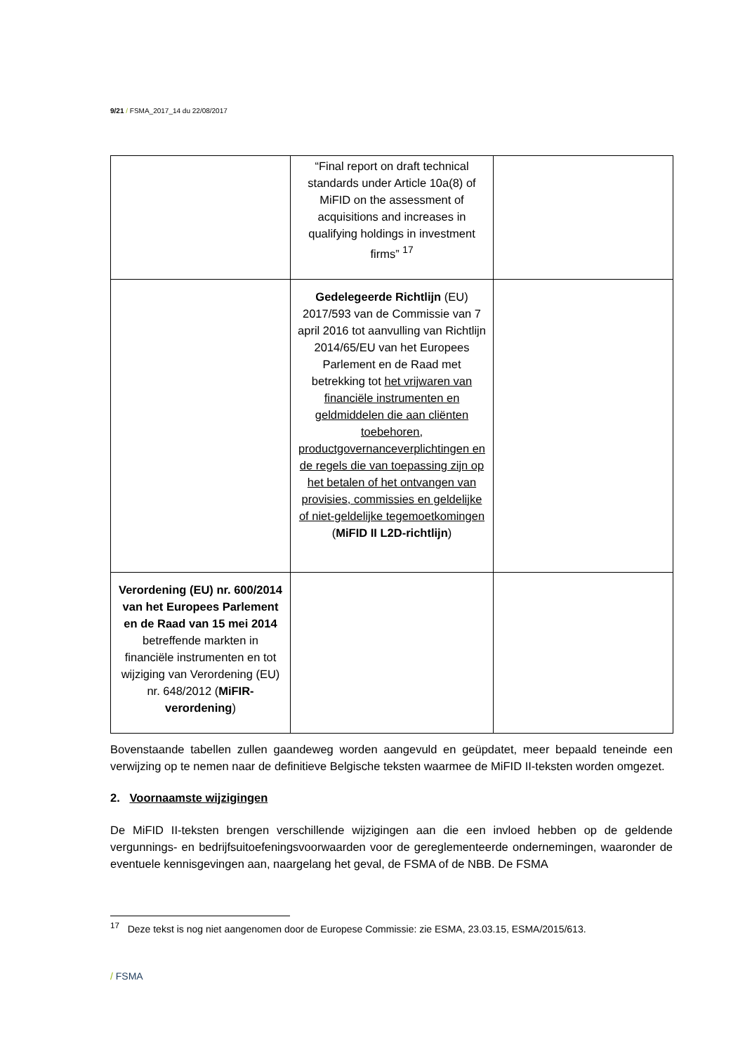9/21 / FSMA_2017_14 du 22/08/2017
| | “Final report on draft technical standards under Article 10a(8) of MiFID on the assessment of acquisitions and increases in qualifying holdings in investment firms” <sup>17</sup> | |
| | Gedelegeerde Richtlijn (EU) 2017/593 van de Commissie van 7 april 2016 tot aanvulling van Richtlijn 2014/65/EU van het Europees Parlement en de Raad met betrekking tot het vrijwaren van financiële instrumenten en geldmiddelen die aan cliënten toebehoren, productgovernanceverplichtingen en de regels die van toepassing zijn op het betalen of het ontvangen van provisies, commissies en geldelijke of niet-geldelijke tegemoetkomingen ( MiFID II L2D-richtlijn ) | |
| Verordening (EU) nr. 600/2014 van het Europees Parlement en de Raad van 15 mei 2014 betreffende markten in financiële instrumenten en tot wijziging van Verordening (EU) nr. 648/2012 ( MiFIR-verordening ) | | |
Bovenstaande tabellen zullen gaandeweg worden aangevuld en geüpdatet, meer bepaald teneinde een verwijzing op te nemen naar de definitieve Belgische teksten waarmee de MiFID II-teksten worden omgezet.
2. Voornaamste wijzigingen
De MiFID II-teksten brengen verschillende wijzigingen aan die een invloed hebben op de geldende vergunnings- en bedrijfsuitoefeningsvoorwaarden voor de gereglementeerde ondernemingen, waaronder de eventuele kennisgevingen aan, naargelang het geval, de FSMA of de NBB. De FSMA
<sup>17</sup> Deze tekst is nog niet aangenomen door de Europese Commissie: zie ESMA, 23.03.15, ESMA/2015/613.
/ FSMA